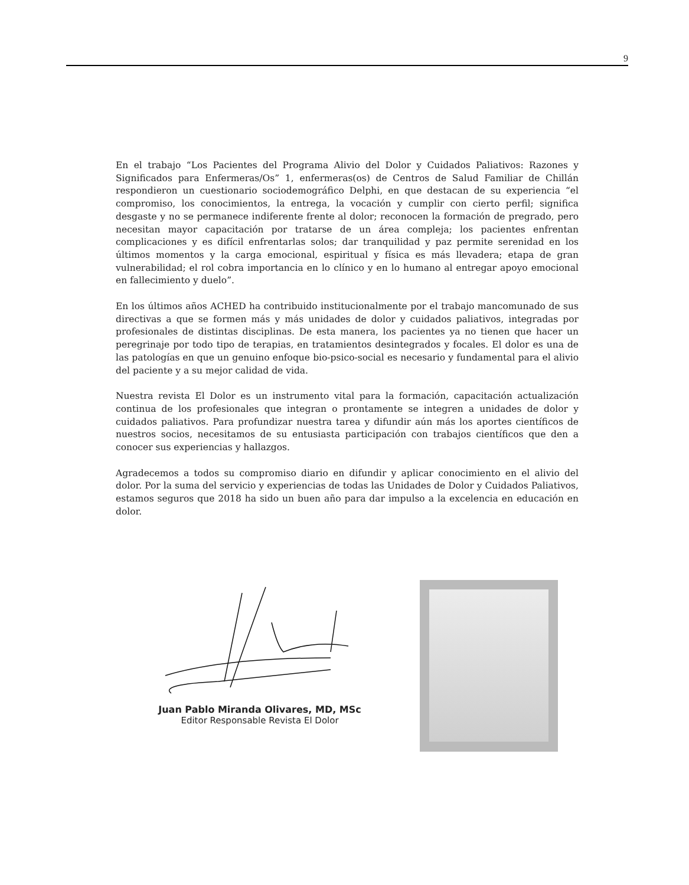9
En el trabajo “Los Pacientes del Programa Alivio del Dolor y Cuidados Paliativos: Razones y Significados para Enfermeras/Os” 1, enfermeras(os) de Centros de Salud Familiar de Chillán respondieron un cuestionario sociodemográfico Delphi, en que destacan de su experiencia “el compromiso, los conocimientos, la entrega, la vocación y cumplir con cierto perfil; significa desgaste y no se permanece indiferente frente al dolor; reconocen la formación de pregrado, pero necesitan mayor capacitación por tratarse de un área compleja; los pacientes enfrentan complicaciones y es difícil enfrentarlas solos; dar tranquilidad y paz permite serenidad en los últimos momentos y la carga emocional, espiritual y física es más llevadera; etapa de gran vulnerabilidad; el rol cobra importancia en lo clínico y en lo humano al entregar apoyo emocional en fallecimiento y duelo”.
En los últimos años ACHED ha contribuido institucionalmente por el trabajo mancomunado de sus directivas a que se formen más y más unidades de dolor y cuidados paliativos, integradas por profesionales de distintas disciplinas. De esta manera, los pacientes ya no tienen que hacer un peregrinaje por todo tipo de terapias, en tratamientos desintegrados y focales. El dolor es una de las patologías en que un genuino enfoque bio-psico-social es necesario y fundamental para el alivio del paciente y a su mejor calidad de vida.
Nuestra revista El Dolor es un instrumento vital para la formación, capacitación actualización continua de los profesionales que integran o prontamente se integren a unidades de dolor y cuidados paliativos. Para profundizar nuestra tarea y difundir aún más los aportes científicos de nuestros socios, necesitamos de su entusiasta participación con trabajos científicos que den a conocer sus experiencias y hallazgos.
Agradecemos a todos su compromiso diario en difundir y aplicar conocimiento en el alivio del dolor. Por la suma del servicio y experiencias de todas las Unidades de Dolor y Cuidados Paliativos, estamos seguros que 2018 ha sido un buen año para dar impulso a la excelencia en educación en dolor.
Juan Pablo Miranda Olivares, MD, MSc
Editor Responsable Revista El Dolor